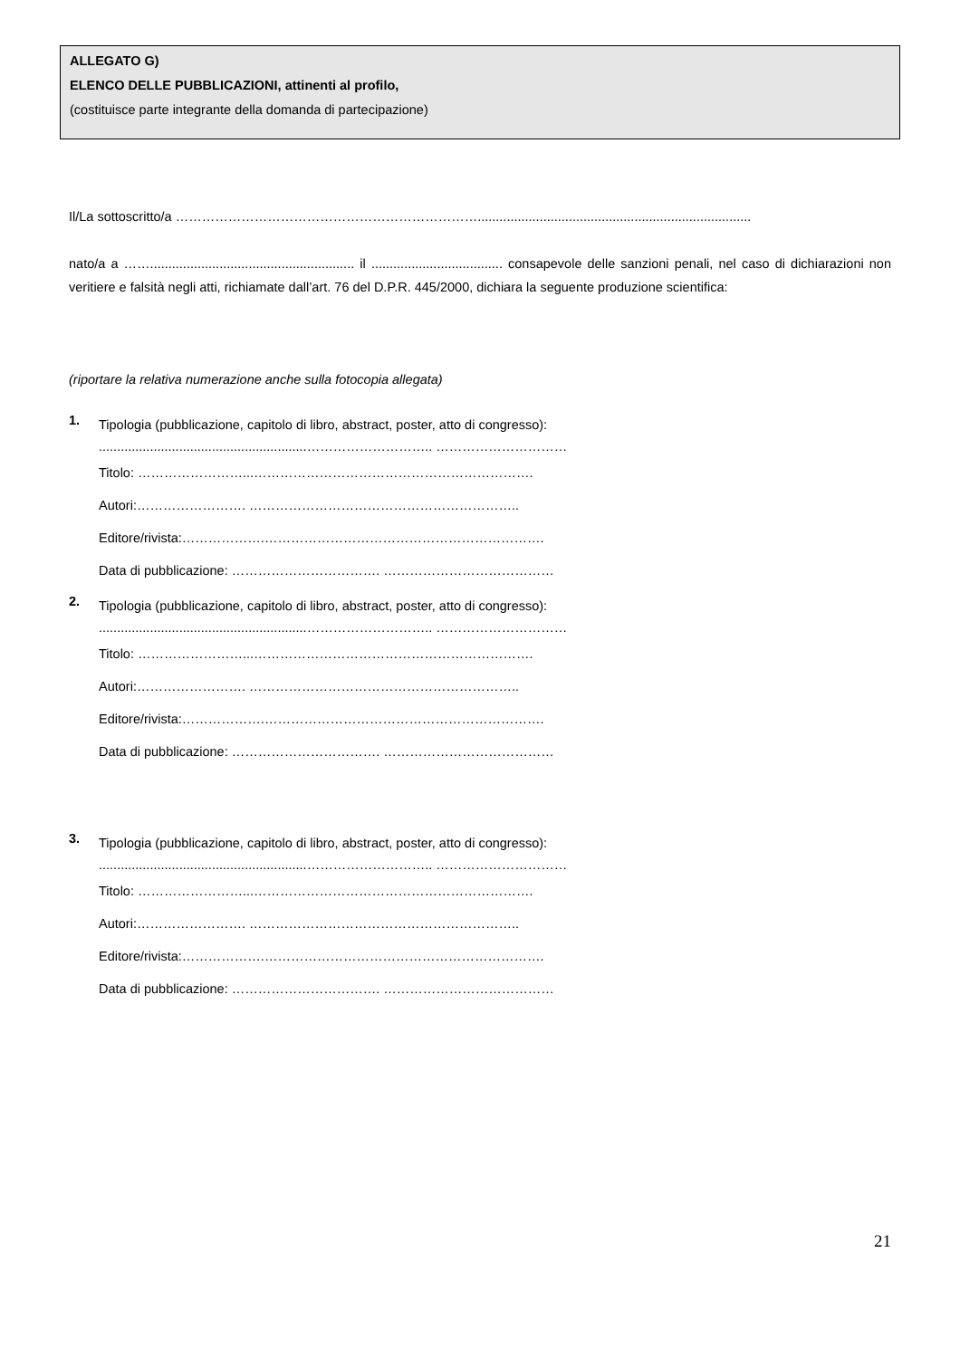ALLEGATO G)
ELENCO DELLE PUBBLICAZIONI, attinenti al profilo,
(costituisce parte integrante della domanda di partecipazione)
Il/La sottoscritto/a ……………………………………………………………...........................................................................
nato/a a ……........................................................ il .................................... consapevole delle sanzioni penali, nel caso di dichiarazioni non veritiere e falsità negli atti, richiamate dall’art. 76 del D.P.R. 445/2000, dichiara la seguente produzione scientifica:
(riportare la relativa numerazione anche sulla fotocopia allegata)
1.
Tipologia (pubblicazione, capitolo di libro, abstract, poster, atto di congresso):
.........................................................……………………….. …………………………
Titolo: ……………………...……………………………………………………….
Autori:……………………. ……………………………………………………..
Editore/rivista:……………….……………………………………………………….
Data di pubblicazione: ……………………………. …………………………………
2.
Tipologia (pubblicazione, capitolo di libro, abstract, poster, atto di congresso):
.........................................................……………………….. …………………………
Titolo: ……………………...……………………………………………………….
Autori:……………………. ……………………………………………………..
Editore/rivista:……………….……………………………………………………….
Data di pubblicazione: ……………………………. …………………………………
3.
Tipologia (pubblicazione, capitolo di libro, abstract, poster, atto di congresso):
.........................................................……………………….. …………………………
Titolo: ……………………...……………………………………………………….
Autori:……………………. ……………………………………………………..
Editore/rivista:……………….……………………………………………………….
Data di pubblicazione: ……………………………. …………………………………
21